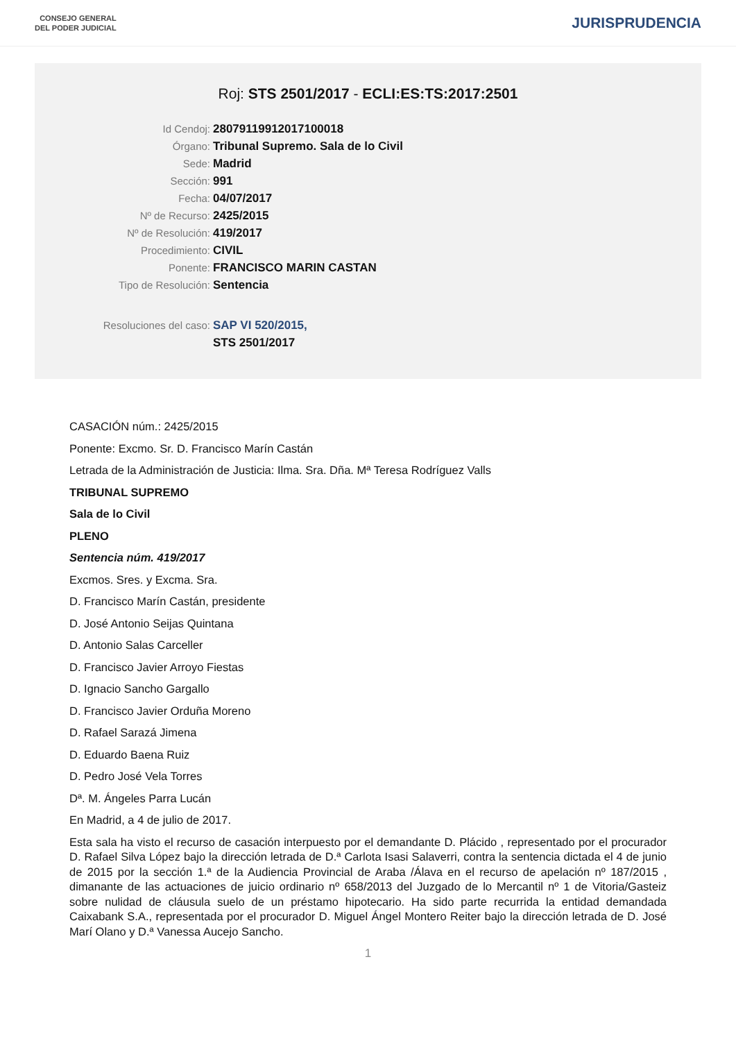CONSEJO GENERAL
DEL PODER JUDICIAL
JURISPRUDENCIA
Roj: STS 2501/2017 - ECLI:ES:TS:2017:2501
Id Cendoj: 28079119912017100018
Órgano: Tribunal Supremo. Sala de lo Civil
Sede: Madrid
Sección: 991
Fecha: 04/07/2017
Nº de Recurso: 2425/2015
Nº de Resolución: 419/2017
Procedimiento: CIVIL
Ponente: FRANCISCO MARIN CASTAN
Tipo de Resolución: Sentencia
Resoluciones del caso: SAP VI 520/2015,
STS 2501/2017
CASACIÓN núm.: 2425/2015
Ponente: Excmo. Sr. D. Francisco Marín Castán
Letrada de la Administración de Justicia: Ilma. Sra. Dña. Mª Teresa Rodríguez Valls
TRIBUNAL SUPREMO
Sala de lo Civil
PLENO
Sentencia núm. 419/2017
Excmos. Sres. y Excma. Sra.
D. Francisco Marín Castán, presidente
D. José Antonio Seijas Quintana
D. Antonio Salas Carceller
D. Francisco Javier Arroyo Fiestas
D. Ignacio Sancho Gargallo
D. Francisco Javier Orduña Moreno
D. Rafael Sarazá Jimena
D. Eduardo Baena Ruiz
D. Pedro José Vela Torres
Dª. M. Ángeles Parra Lucán
En Madrid, a 4 de julio de 2017.
Esta sala ha visto el recurso de casación interpuesto por el demandante D. Plácido , representado por el procurador D. Rafael Silva López bajo la dirección letrada de D.ª Carlota Isasi Salaverri, contra la sentencia dictada el 4 de junio de 2015 por la sección 1.ª de la Audiencia Provincial de Araba /Álava en el recurso de apelación nº 187/2015 , dimanante de las actuaciones de juicio ordinario nº 658/2013 del Juzgado de lo Mercantil nº 1 de Vitoria/Gasteiz sobre nulidad de cláusula suelo de un préstamo hipotecario. Ha sido parte recurrida la entidad demandada Caixabank S.A., representada por el procurador D. Miguel Ángel Montero Reiter bajo la dirección letrada de D. José Marí Olano y D.ª Vanessa Aucejo Sancho.
1